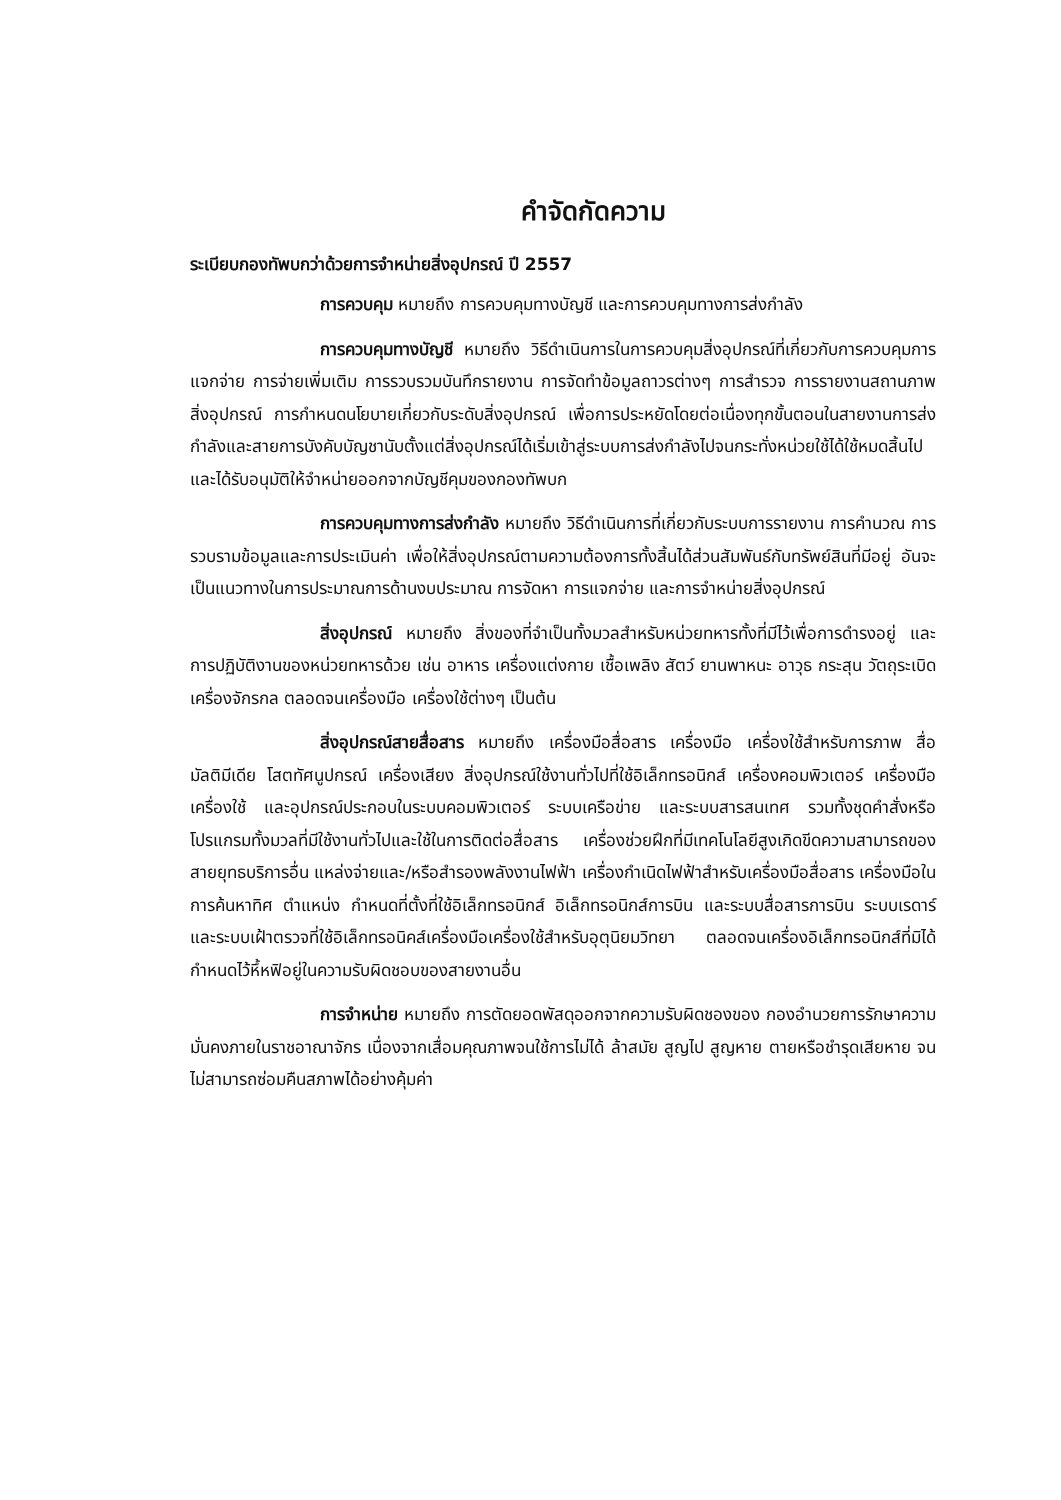คำจัดกัดความ
ระเบียบกองทัพบกว่าด้วยการจำหน่ายสิ่งอุปกรณ์ ปี 2557
การควบคุม หมายถึง การควบคุมทางบัญชี และการควบคุมทางการส่งกำลัง
การควบคุมทางบัญชี หมายถึง วิธีดำเนินการในการควบคุมสิ่งอุปกรณ์ที่เกี่ยวกับการควบคุมการแจกจ่าย การจ่ายเพิ่มเติม การรวบรวมบันทึกรายงาน การจัดทำข้อมูลถาวรต่างๆ การสำรวจ การรายงานสถานภาพสิ่งอุปกรณ์ การกำหนดนโยบายเกี่ยวกับระดับสิ่งอุปกรณ์ เพื่อการประหยัดโดยต่อเนื่องทุกขั้นตอนในสายงานการส่งกำลังและสายการบังคับบัญชานับตั้งแต่สิ่งอุปกรณ์ได้เริ่มเข้าสู่ระบบการส่งกำลังไปจนกระทั่งหน่วยใช้ได้ใช้หมดสิ้นไป และได้รับอนุมัติให้จำหน่ายออกจากบัญชีคุมของกองทัพบก
การควบคุมทางการส่งกำลัง หมายถึง วิธีดำเนินการที่เกี่ยวกับระบบการรายงาน การคำนวณ การรวบรามข้อมูลและการประเมินค่า เพื่อให้สิ่งอุปกรณ์ตามความต้องการทั้งสิ้นได้ส่วนสัมพันธ์กับทรัพย์สินที่มีอยู่ อันจะเป็นแนวทางในการประมาณการด้านงบประมาณ การจัดหา การแจกจ่าย และการจำหน่ายสิ่งอุปกรณ์
สิ่งอุปกรณ์ หมายถึง สิ่งของที่จำเป็นทั้งมวลสำหรับหน่วยทหารทั้งที่มีไว้เพื่อการดำรงอยู่ และการปฏิบัติงานของหน่วยทหารด้วย เช่น อาหาร เครื่องแต่งกาย เชื้อเพลิง สัตว์ ยานพาหนะ อาวุธ กระสุน วัตถุระเบิด เครื่องจักรกล ตลอดจนเครื่องมือ เครื่องใช้ต่างๆ เป็นต้น
สิ่งอุปกรณ์สายสื่อสาร หมายถึง เครื่องมือสื่อสาร เครื่องมือ เครื่องใช้สำหรับการภาพ สื่อมัลติมีเดีย โสตทัศนูปกรณ์ เครื่องเสียง สิ่งอุปกรณ์ใช้งานทั่วไปที่ใช้อิเล็กทรอนิกส์ เครื่องคอมพิวเตอร์ เครื่องมือเครื่องใช้ และอุปกรณ์ประกอบในระบบคอมพิวเตอร์ ระบบเครือข่าย และระบบสารสนเทศ รวมทั้งชุดคำสั่งหรือโปรแกรมทั้งมวลที่มีใช้งานทั่วไปและใช้ในการติดต่อสื่อสาร เครื่องช่วยฝึกที่มีเทคโนโลยีสูงเกิดขีดความสามารถของสายยุทธบริการอื่น แหล่งจ่ายและ/หรือสำรองพลังงานไฟฟ้า เครื่องกำเนิดไฟฟ้าสำหรับเครื่องมือสื่อสาร เครื่องมือในการค้นหาทิศ ตำแหน่ง กำหนดที่ตั้งที่ใช้อิเล็กทรอนิกส์ อิเล็กทรอนิกส์การบิน และระบบสื่อสารการบิน ระบบเรดาร์และระบบเฝ้าตรวจที่ใช้อิเล็กทรอนิคส์เครื่องมือเครื่องใช้สำหรับอุตุนิยมวิทยา ตลอดจนเครื่องอิเล็กทรอนิกส์ที่มิได้กำหนดไว้หึ้หฟิอยู่ในความรับผิดชอบของสายงานอื่น
การจำหน่าย หมายถึง การตัดยอดพัสดุออกจากความรับผิดชองของ กองอำนวยการรักษาความมั่นคงภายในราชอาณาจักร เนื่องจากเสื่อมคุณภาพจนใช้การไม่ได้ ล้าสมัย สูญไป สูญหาย ตายหรือชำรุดเสียหาย จนไม่สามารถซ่อมคืนสภาพได้อย่างคุ้มค่า